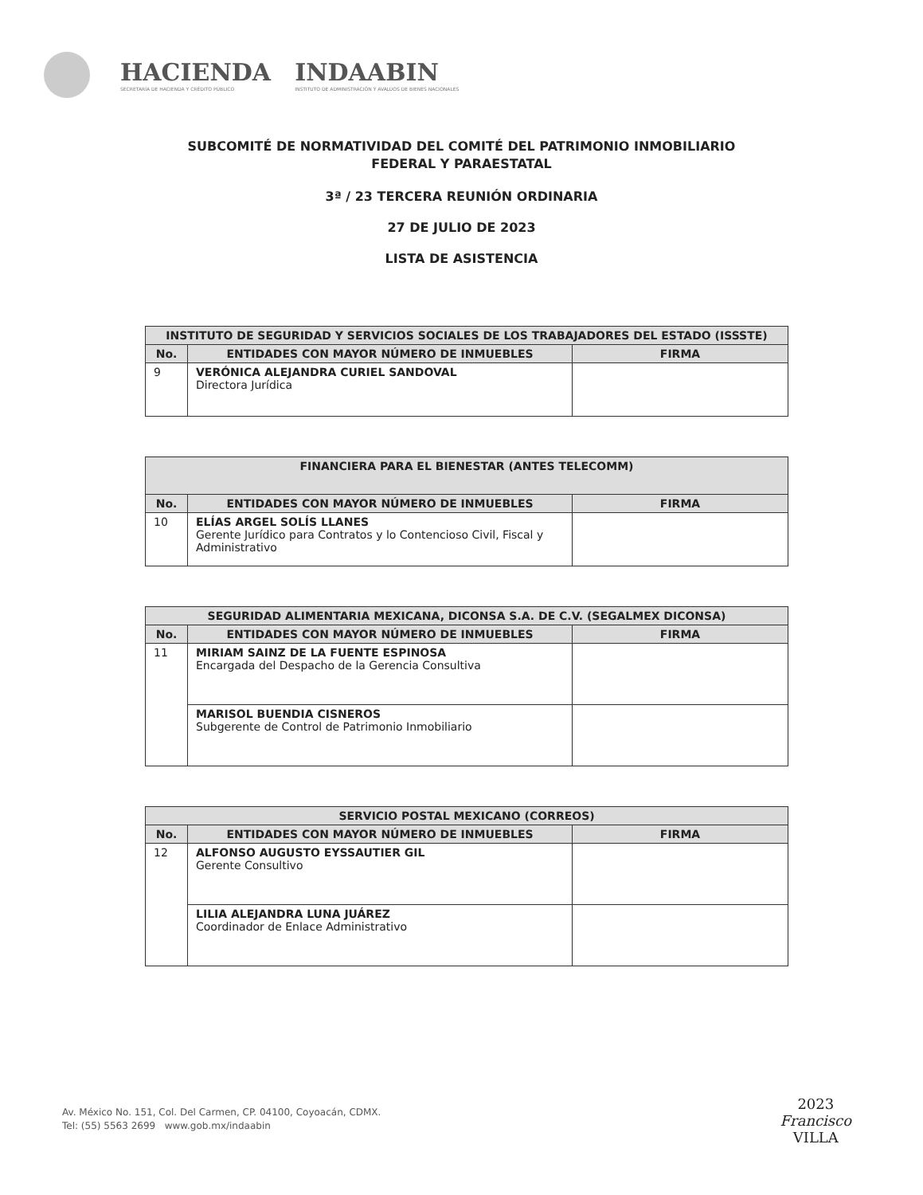HACIENDA
SECRETARÍA DE HACIENDA Y CRÉDITO PÚBLICO
INDAABIN
INSTITUTO DE ADMINISTRACIÓN Y AVALÚOS DE BIENES NACIONALES
SUBCOMITÉ DE NORMATIVIDAD DEL COMITÉ DEL PATRIMONIO INMOBILIARIO
FEDERAL Y PARAESTATAL
3ª / 23 TERCERA REUNIÓN ORDINARIA
27 DE JULIO DE 2023
LISTA DE ASISTENCIA
| INSTITUTO DE SEGURIDAD Y SERVICIOS SOCIALES DE LOS TRABAJADORES DEL ESTADO (ISSSTE) | | |
| No. | ENTIDADES CON MAYOR NÚMERO DE INMUEBLES | FIRMA |
| 9 | VERÓNICA ALEJANDRA CURIEL SANDOVAL Directora Jurídica | |
| FINANCIERA PARA EL BIENESTAR (ANTES TELECOMM) | | |
| No. | ENTIDADES CON MAYOR NÚMERO DE INMUEBLES | FIRMA |
| 10 | ELÍAS ARGEL SOLÍS LLANES Gerente Jurídico para Contratos y lo Contencioso Civil, Fiscal y Administrativo | |
| SEGURIDAD ALIMENTARIA MEXICANA, DICONSA S.A. DE C.V. (SEGALMEX DICONSA) | | |
| No. | ENTIDADES CON MAYOR NÚMERO DE INMUEBLES | FIRMA |
| 11 | MIRIAM SAINZ DE LA FUENTE ESPINOSA Encargada del Despacho de la Gerencia Consultiva | |
| | MARISOL BUENDIA CISNEROS Subgerente de Control de Patrimonio Inmobiliario | |
| SERVICIO POSTAL MEXICANO (CORREOS) | | |
| No. | ENTIDADES CON MAYOR NÚMERO DE INMUEBLES | FIRMA |
| 12 | ALFONSO AUGUSTO EYSSAUTIER GIL Gerente Consultivo | |
| | LILIA ALEJANDRA LUNA JUÁREZ Coordinador de Enlace Administrativo | |
Av. México No. 151, Col. Del Carmen, CP. 04100, Coyoacán, CDMX.
Tel: (55) 5563 2699 www.gob.mx/indaabin
2023
Francisco
VILLA